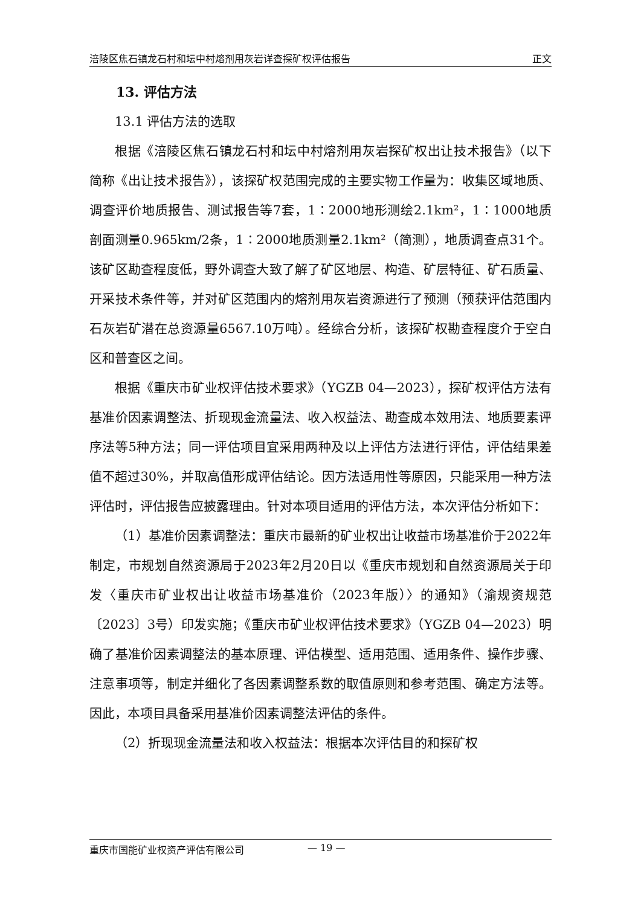涪陵区焦石镇龙石村和坛中村熔剂用灰岩详查探矿权评估报告 正文
13. 评估方法
13.1 评估方法的选取
根据《涪陵区焦石镇龙石村和坛中村熔剂用灰岩探矿权出让技术报告》（以下简称《出让技术报告》），该探矿权范围完成的主要实物工作量为：收集区域地质、调查评价地质报告、测试报告等7套，1∶2000地形测绘2.1km²，1∶1000地质剖面测量0.965km/2条，1∶2000地质测量2.1km²（简测），地质调查点31个。该矿区勘查程度低，野外调查大致了解了矿区地层、构造、矿层特征、矿石质量、开采技术条件等，并对矿区范围内的熔剂用灰岩资源进行了预测（预获评估范围内石灰岩矿潜在总资源量6567.10万吨）。经综合分析，该探矿权勘查程度介于空白区和普查区之间。
根据《重庆市矿业权评估技术要求》（YGZB 04—2023），探矿权评估方法有基准价因素调整法、折现现金流量法、收入权益法、勘查成本效用法、地质要素评序法等5种方法；同一评估项目宜采用两种及以上评估方法进行评估，评估结果差值不超过30%，并取高值形成评估结论。因方法适用性等原因，只能采用一种方法评估时，评估报告应披露理由。针对本项目适用的评估方法，本次评估分析如下：
（1）基准价因素调整法：重庆市最新的矿业权出让收益市场基准价于2022年制定，市规划自然资源局于2023年2月20日以《重庆市规划和自然资源局关于印发〈重庆市矿业权出让收益市场基准价（2023年版）〉的通知》（渝规资规范〔2023〕3号）印发实施；《重庆市矿业权评估技术要求》（YGZB 04—2023）明确了基准价因素调整法的基本原理、评估模型、适用范围、适用条件、操作步骤、注意事项等，制定并细化了各因素调整系数的取值原则和参考范围、确定方法等。因此，本项目具备采用基准价因素调整法评估的条件。
（2）折现现金流量法和收入权益法：根据本次评估目的和探矿权
重庆市国能矿业权资产评估有限公司 — 19 —